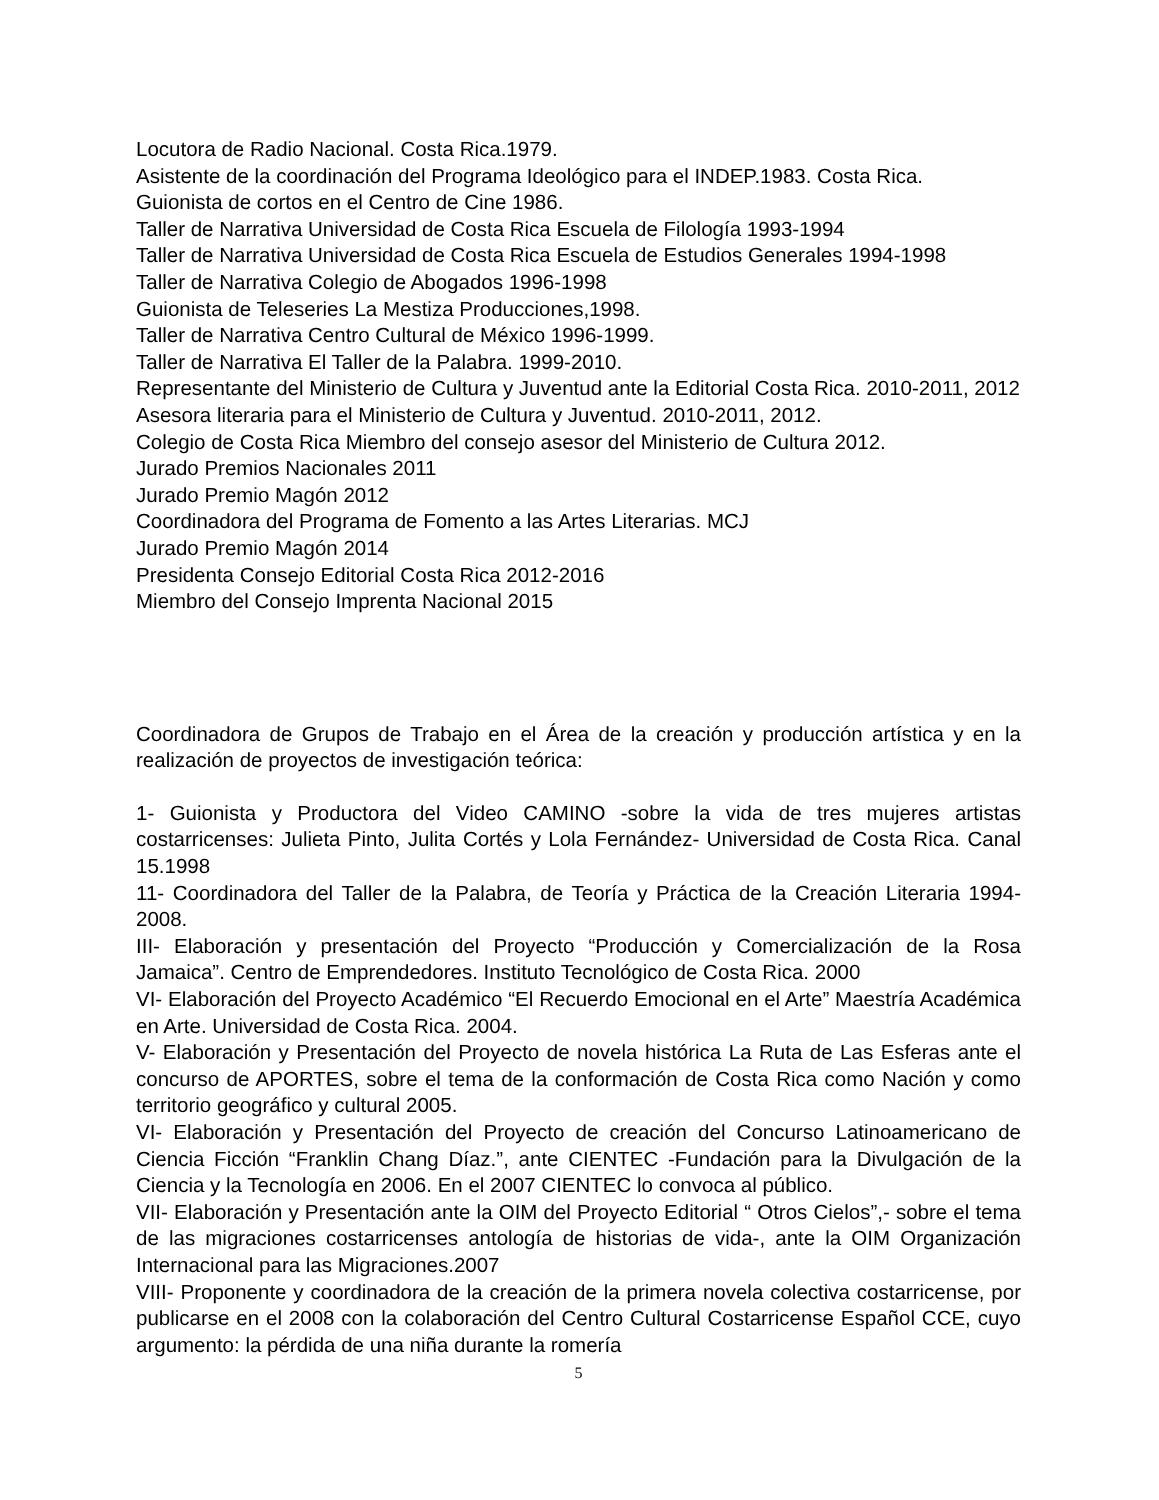Locutora de Radio Nacional. Costa Rica.1979.
Asistente de la coordinación del Programa Ideológico para el INDEP.1983. Costa Rica.
Guionista de cortos en el Centro de Cine 1986.
Taller de Narrativa Universidad de Costa Rica Escuela de Filología 1993-1994
Taller de Narrativa Universidad de Costa Rica Escuela de Estudios Generales 1994-1998
Taller de Narrativa Colegio de Abogados 1996-1998
Guionista de Teleseries La Mestiza Producciones,1998.
Taller de Narrativa Centro Cultural de México 1996-1999.
Taller de Narrativa El Taller de la Palabra. 1999-2010.
Representante del Ministerio de Cultura y Juventud ante la Editorial Costa Rica. 2010-2011, 2012
Asesora literaria para el Ministerio de Cultura y Juventud. 2010-2011, 2012.
Colegio de Costa Rica Miembro del consejo asesor del Ministerio de Cultura 2012.
Jurado Premios Nacionales 2011
Jurado Premio Magón 2012
Coordinadora del Programa de Fomento a las Artes Literarias. MCJ
Jurado Premio Magón 2014
Presidenta Consejo Editorial Costa Rica 2012-2016
Miembro del Consejo Imprenta Nacional 2015
Coordinadora de Grupos de Trabajo en el Área de la creación y producción artística y en la realización de proyectos de investigación teórica:
1- Guionista y Productora del Video CAMINO -sobre la vida de tres mujeres artistas costarricenses: Julieta Pinto, Julita Cortés y Lola Fernández- Universidad de Costa Rica. Canal 15.1998
11- Coordinadora del Taller de la Palabra, de Teoría y Práctica de la Creación Literaria 1994-2008.
III- Elaboración y presentación del Proyecto “Producción y Comercialización de la Rosa Jamaica”. Centro de Emprendedores. Instituto Tecnológico de Costa Rica. 2000
VI- Elaboración del Proyecto Académico “El Recuerdo Emocional en el Arte” Maestría Académica en Arte. Universidad de Costa Rica. 2004.
V- Elaboración y Presentación del Proyecto de novela histórica La Ruta de Las Esferas ante el concurso de APORTES, sobre el tema de la conformación de Costa Rica como Nación y como territorio geográfico y cultural 2005.
VI- Elaboración y Presentación del Proyecto de creación del Concurso Latinoamericano de Ciencia Ficción “Franklin Chang Díaz.”, ante CIENTEC -Fundación para la Divulgación de la Ciencia y la Tecnología en 2006. En el 2007 CIENTEC lo convoca al público.
VII- Elaboración y Presentación ante la OIM del Proyecto Editorial “ Otros Cielos”,- sobre el tema de las migraciones costarricenses antología de historias de vida-, ante la OIM Organización Internacional para las Migraciones.2007
VIII- Proponente y coordinadora de la creación de la primera novela colectiva costarricense, por publicarse en el 2008 con la colaboración del Centro Cultural Costarricense Español CCE, cuyo argumento: la pérdida de una niña durante la romería
5